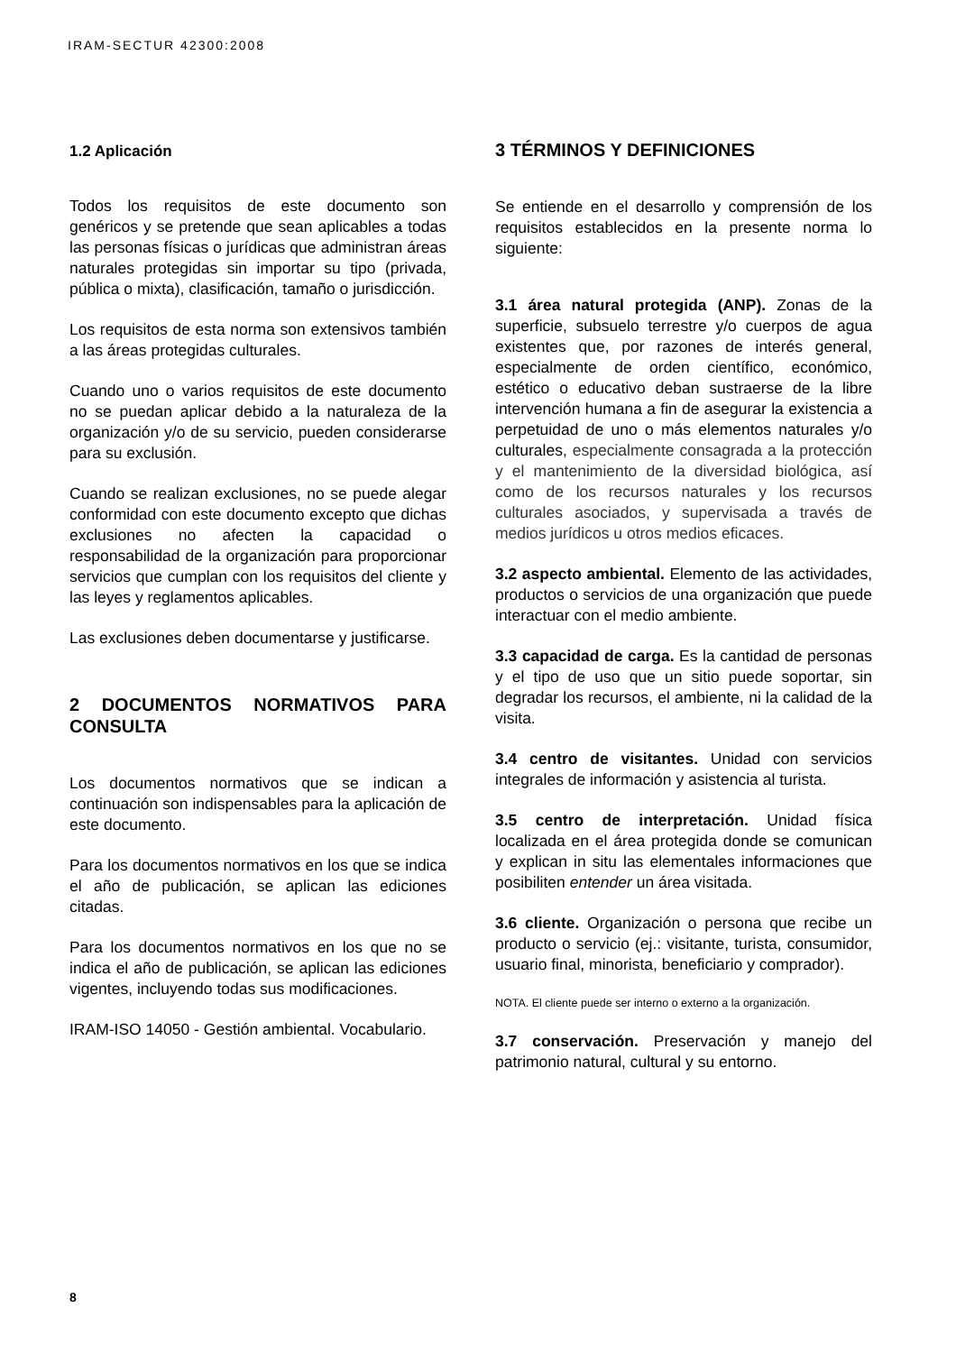IRAM-SECTUR 42300:2008
1.2 Aplicación
Todos los requisitos de este documento son genéricos y se pretende que sean aplicables a todas las personas físicas o jurídicas que administran áreas naturales protegidas sin importar su tipo (privada, pública o mixta), clasificación, tamaño o jurisdicción.
Los requisitos de esta norma son extensivos también a las áreas protegidas culturales.
Cuando uno o varios requisitos de este documento no se puedan aplicar debido a la naturaleza de la organización y/o de su servicio, pueden considerarse para su exclusión.
Cuando se realizan exclusiones, no se puede alegar conformidad con este documento excepto que dichas exclusiones no afecten la capacidad o responsabilidad de la organización para proporcionar servicios que cumplan con los requisitos del cliente y las leyes y reglamentos aplicables.
Las exclusiones deben documentarse y justificarse.
2 DOCUMENTOS NORMATIVOS PARA CONSULTA
Los documentos normativos que se indican a continuación son indispensables para la aplicación de este documento.
Para los documentos normativos en los que se indica el año de publicación, se aplican las ediciones citadas.
Para los documentos normativos en los que no se indica el año de publicación, se aplican las ediciones vigentes, incluyendo todas sus modificaciones.
IRAM-ISO 14050 - Gestión ambiental. Vocabulario.
3 TÉRMINOS Y DEFINICIONES
Se entiende en el desarrollo y comprensión de los requisitos establecidos en la presente norma lo siguiente:
3.1 área natural protegida (ANP). Zonas de la superficie, subsuelo terrestre y/o cuerpos de agua existentes que, por razones de interés general, especialmente de orden científico, económico, estético o educativo deban sustraerse de la libre intervención humana a fin de asegurar la existencia a perpetuidad de uno o más elementos naturales y/o culturales, especialmente consagrada a la protección y el mantenimiento de la diversidad biológica, así como de los recursos naturales y los recursos culturales asociados, y supervisada a través de medios jurídicos u otros medios eficaces.
3.2 aspecto ambiental. Elemento de las actividades, productos o servicios de una organización que puede interactuar con el medio ambiente.
3.3 capacidad de carga. Es la cantidad de personas y el tipo de uso que un sitio puede soportar, sin degradar los recursos, el ambiente, ni la calidad de la visita.
3.4 centro de visitantes. Unidad con servicios integrales de información y asistencia al turista.
3.5 centro de interpretación. Unidad física localizada en el área protegida donde se comunican y explican in situ las elementales informaciones que posibiliten entender un área visitada.
3.6 cliente. Organización o persona que recibe un producto o servicio (ej.: visitante, turista, consumidor, usuario final, minorista, beneficiario y comprador).
NOTA. El cliente puede ser interno o externo a la organización.
3.7 conservación. Preservación y manejo del patrimonio natural, cultural y su entorno.
8